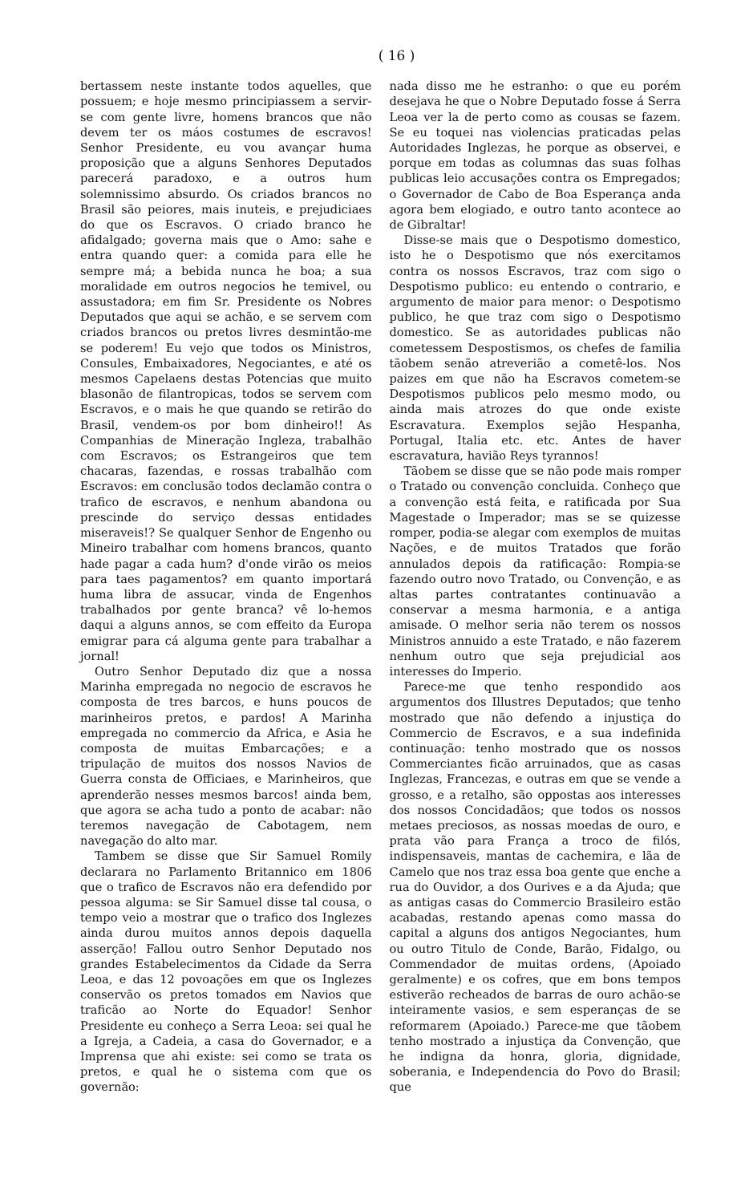( 16 )
bertassem neste instante todos aquelles, que possuem; e hoje mesmo principiassem a servir-se com gente livre, homens brancos que não devem ter os máos costumes de escravos! Senhor Presidente, eu vou avançar huma proposição que a alguns Senhores Deputados parecerá paradoxo, e a outros hum solemnissimo absurdo. Os criados brancos no Brasil são peiores, mais inuteis, e prejudiciaes do que os Escravos. O criado branco he afidalgado; governa mais que o Amo: sahe e entra quando quer: a comida para elle he sempre má; a bebida nunca he boa; a sua moralidade em outros negocios he temivel, ou assustadora; em fim Sr. Presidente os Nobres Deputados que aqui se achão, e se servem com criados brancos ou pretos livres desmintão-me se poderem! Eu vejo que todos os Ministros, Consules, Embaixadores, Negociantes, e até os mesmos Capelaens destas Potencias que muito blasonão de filantropicas, todos se servem com Escravos, e o mais he que quando se retirão do Brasil, vendem-os por bom dinheiro!! As Companhias de Mineração Ingleza, trabalhão com Escravos; os Estrangeiros que tem chacaras, fazendas, e rossas trabalhão com Escravos: em conclusão todos declamão contra o trafico de escravos, e nenhum abandona ou prescinde do serviço dessas entidades miseraveis!? Se qualquer Senhor de Engenho ou Mineiro trabalhar com homens brancos, quanto hade pagar a cada hum? d'onde virão os meios para taes pagamentos? em quanto importará huma libra de assucar, vinda de Engenhos trabalhados por gente branca? vê lo-hemos daqui a alguns annos, se com effeito da Europa emigrar para cá alguma gente para trabalhar a jornal!
Outro Senhor Deputado diz que a nossa Marinha empregada no negocio de escravos he composta de tres barcos, e huns poucos de marinheiros pretos, e pardos! A Marinha empregada no commercio da Africa, e Asia he composta de muitas Embarcações; e a tripulação de muitos dos nossos Navios de Guerra consta de Officiaes, e Marinheiros, que aprenderão nesses mesmos barcos! ainda bem, que agora se acha tudo a ponto de acabar: não teremos navegação de Cabotagem, nem navegação do alto mar.
Tambem se disse que Sir Samuel Romily declarara no Parlamento Britannico em 1806 que o trafico de Escravos não era defendido por pessoa alguma: se Sir Samuel disse tal cousa, o tempo veio a mostrar que o trafico dos Inglezes ainda durou muitos annos depois daquella asserção! Fallou outro Senhor Deputado nos grandes Estabelecimentos da Cidade da Serra Leoa, e das 12 povoações em que os Inglezes conservão os pretos tomados em Navios que traficão ao Norte do Equador! Senhor Presidente eu conheço a Serra Leoa: sei qual he a Igreja, a Cadeia, a casa do Governador, e a Imprensa que ahi existe: sei como se trata os pretos, e qual he o sistema com que os governão:
nada disso me he estranho: o que eu porém desejava he que o Nobre Deputado fosse á Serra Leoa ver la de perto como as cousas se fazem. Se eu toquei nas violencias praticadas pelas Autoridades Inglezas, he porque as observei, e porque em todas as columnas das suas folhas publicas leio accusações contra os Empregados; o Governador de Cabo de Boa Esperança anda agora bem elogiado, e outro tanto acontece ao de Gibraltar!
Disse-se mais que o Despotismo domestico, isto he o Despotismo que nós exercitamos contra os nossos Escravos, traz com sigo o Despotismo publico: eu entendo o contrario, e argumento de maior para menor: o Despotismo publico, he que traz com sigo o Despotismo domestico. Se as autoridades publicas não cometessem Despostismos, os chefes de familia tãobem senão atreverião a cometê-los. Nos paizes em que não ha Escravos cometem-se Despotismos publicos pelo mesmo modo, ou ainda mais atrozes do que onde existe Escravatura. Exemplos sejão Hespanha, Portugal, Italia etc. etc. Antes de haver escravatura, havião Reys tyrannos!
Tãobem se disse que se não pode mais romper o Tratado ou convenção concluida. Conheço que a convenção está feita, e ratificada por Sua Magestade o Imperador; mas se se quizesse romper, podia-se alegar com exemplos de muitas Nações, e de muitos Tratados que forão annulados depois da ratificação: Rompia-se fazendo outro novo Tratado, ou Convenção, e as altas partes contratantes continuavão a conservar a mesma harmonia, e a antiga amisade. O melhor seria não terem os nossos Ministros annuido a este Tratado, e não fazerem nenhum outro que seja prejudicial aos interesses do Imperio.
Parece-me que tenho respondido aos argumentos dos Illustres Deputados; que tenho mostrado que não defendo a injustiça do Commercio de Escravos, e a sua indefinida continuação: tenho mostrado que os nossos Commerciantes ficão arruinados, que as casas Inglezas, Francezas, e outras em que se vende a grosso, e a retalho, são oppostas aos interesses dos nossos Concidadãos; que todos os nossos metaes preciosos, as nossas moedas de ouro, e prata vão para França a troco de filós, indispensaveis, mantas de cachemira, e lãa de Camelo que nos traz essa boa gente que enche a rua do Ouvidor, a dos Ourives e a da Ajuda; que as antigas casas do Commercio Brasileiro estão acabadas, restando apenas como massa do capital a alguns dos antigos Negociantes, hum ou outro Titulo de Conde, Barão, Fidalgo, ou Commendador de muitas ordens, (Apoiado geralmente) e os cofres, que em bons tempos estiverão recheados de barras de ouro achão-se inteiramente vasios, e sem esperanças de se reformarem (Apoiado.) Parece-me que tãobem tenho mostrado a injustiça da Convenção, que he indigna da honra, gloria, dignidade, soberania, e Independencia do Povo do Brasil; que